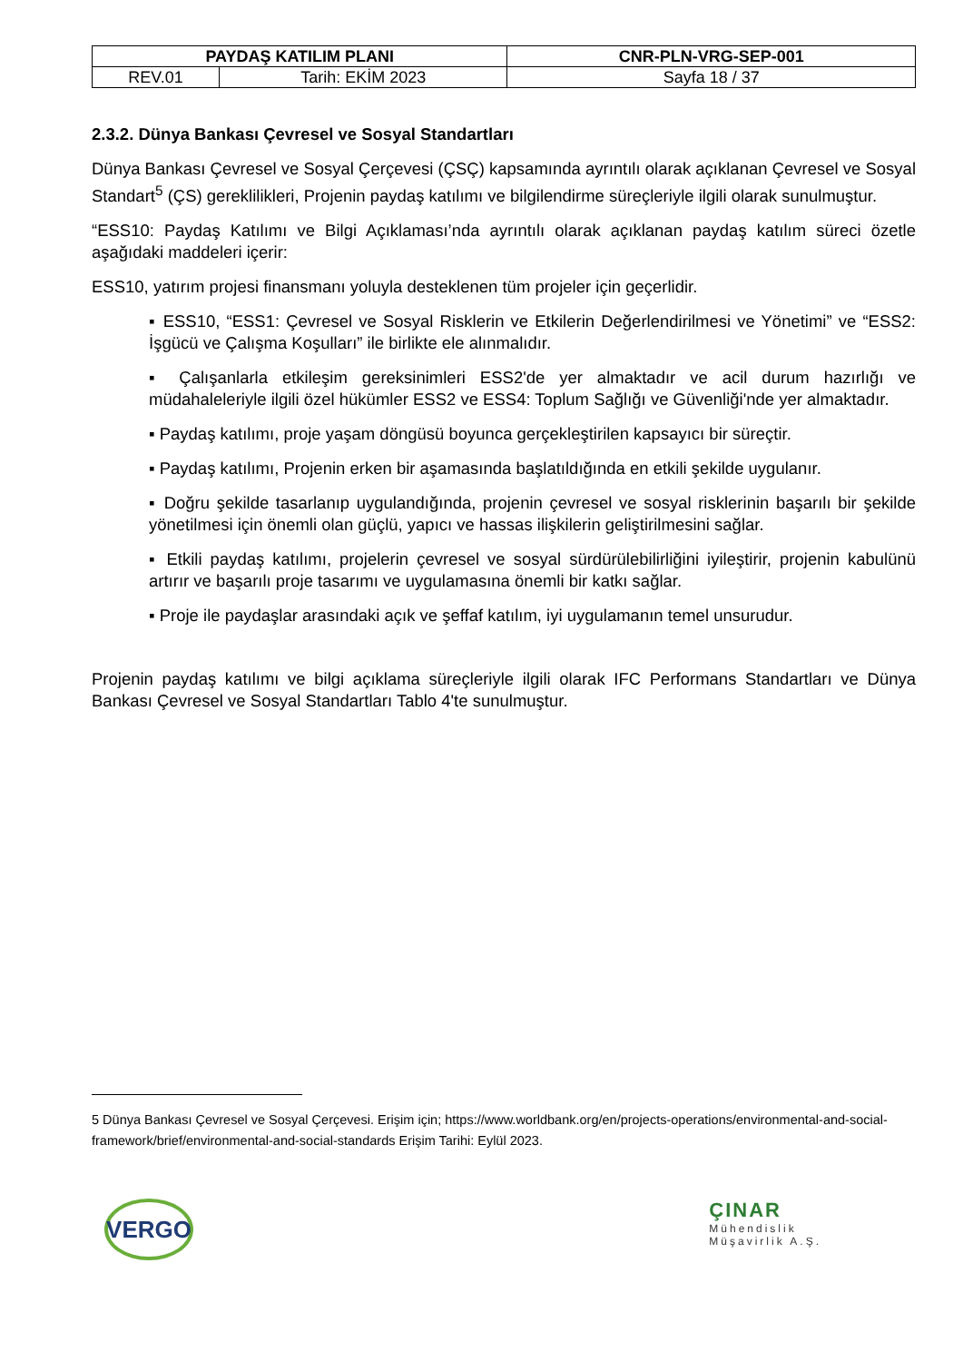| PAYDAŞ KATILIM PLANI | | CNR-PLN-VRG-SEP-001 |
| REV.01 | Tarih: EKİM 2023 | Sayfa 18 / 37 |
2.3.2. Dünya Bankası Çevresel ve Sosyal Standartları
Dünya Bankası Çevresel ve Sosyal Çerçevesi (ÇSÇ) kapsamında ayrıntılı olarak açıklanan Çevresel ve Sosyal Standart<sup>5</sup> (ÇS) gereklilikleri, Projenin paydaş katılımı ve bilgilendirme süreçleriyle ilgili olarak sunulmuştur.
“ESS10: Paydaş Katılımı ve Bilgi Açıklaması’nda ayrıntılı olarak açıklanan paydaş katılım süreci özetle aşağıdaki maddeleri içerir:
ESS10, yatırım projesi finansmanı yoluyla desteklenen tüm projeler için geçerlidir.
▪ ESS10, “ESS1: Çevresel ve Sosyal Risklerin ve Etkilerin Değerlendirilmesi ve Yönetimi” ve “ESS2: İşgücü ve Çalışma Koşulları” ile birlikte ele alınmalıdır.
▪ Çalışanlarla etkileşim gereksinimleri ESS2'de yer almaktadır ve acil durum hazırlığı ve müdahaleleriyle ilgili özel hükümler ESS2 ve ESS4: Toplum Sağlığı ve Güvenliği'nde yer almaktadır.
▪ Paydaş katılımı, proje yaşam döngüsü boyunca gerçekleştirilen kapsayıcı bir süreçtir.
▪ Paydaş katılımı, Projenin erken bir aşamasında başlatıldığında en etkili şekilde uygulanır.
▪ Doğru şekilde tasarlanıp uygulandığında, projenin çevresel ve sosyal risklerinin başarılı bir şekilde yönetilmesi için önemli olan güçlü, yapıcı ve hassas ilişkilerin geliştirilmesini sağlar.
▪ Etkili paydaş katılımı, projelerin çevresel ve sosyal sürdürülebilirliğini iyileştirir, projenin kabulünü artırır ve başarılı proje tasarımı ve uygulamasına önemli bir katkı sağlar.
▪ Proje ile paydaşlar arasındaki açık ve şeffaf katılım, iyi uygulamanın temel unsurudur.
Projenin paydaş katılımı ve bilgi açıklama süreçleriyle ilgili olarak IFC Performans Standartları ve Dünya Bankası Çevresel ve Sosyal Standartları Tablo 4'te sunulmuştur.
5 Dünya Bankası Çevresel ve Sosyal Çerçevesi. Erişim için; https://www.worldbank.org/en/projects-operations/environmental-and-social-framework/brief/environmental-and-social-standards Erişim Tarihi: Eylül 2023.
VERGO
ÇINAR
Mühendislik
Müşavirlik A.Ş.